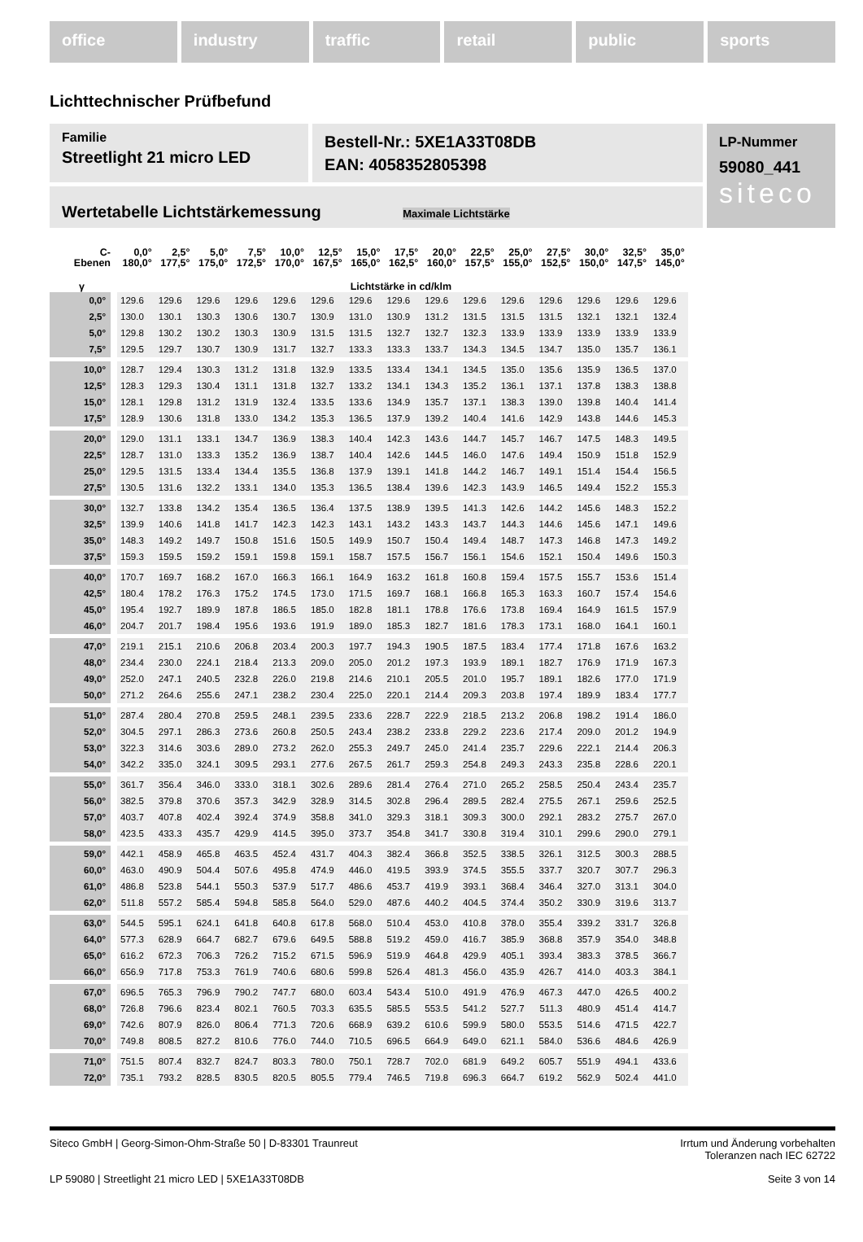office industry traffic retail public sports
Lichttechnischer Prüfbefund
Familie
Streetlight 21 micro LED
Bestell-Nr.: 5XE1A33T08DB
EAN: 4058352805398
LP-Nummer
59080_441
siteco
Wertetabelle Lichtstärkemessung Maximale Lichtstärke
| C- Ebenen | 0,0° 180,0° | 2,5° 177,5° | 5,0° 175,0° | 7,5° 172,5° | 10,0° 170,0° | 12,5° 167,5° | 15,0° 165,0° | 17,5° 162,5° | 20,0° 160,0° | 22,5° 157,5° | 25,0° 155,0° | 27,5° 152,5° | 30,0° 150,0° | 32,5° 147,5° | 35,0° 145,0° |
| --- | --- | --- | --- | --- | --- | --- | --- | --- | --- | --- | --- | --- | --- | --- | --- |
| γ | Lichtstärke in cd/klm | | | | | | | | | | | | | | |
| 0,0° | 129.6 | 129.6 | 129.6 | 129.6 | 129.6 | 129.6 | 129.6 | 129.6 | 129.6 | 129.6 | 129.6 | 129.6 | 129.6 | 129.6 | 129.6 |
| 2,5° | 130.0 | 130.1 | 130.3 | 130.6 | 130.7 | 130.9 | 131.0 | 130.9 | 131.2 | 131.5 | 131.5 | 131.5 | 132.1 | 132.1 | 132.4 |
| 5,0° | 129.8 | 130.2 | 130.2 | 130.3 | 130.9 | 131.5 | 131.5 | 132.7 | 132.7 | 132.3 | 133.9 | 133.9 | 133.9 | 133.9 | 133.9 |
| 7,5° | 129.5 | 129.7 | 130.7 | 130.9 | 131.7 | 132.7 | 133.3 | 133.3 | 133.7 | 134.3 | 134.5 | 134.7 | 135.0 | 135.7 | 136.1 |
| 10,0° | 128.7 | 129.4 | 130.3 | 131.2 | 131.8 | 132.9 | 133.5 | 133.4 | 134.1 | 134.5 | 135.0 | 135.6 | 135.9 | 136.5 | 137.0 |
| 12,5° | 128.3 | 129.3 | 130.4 | 131.1 | 131.8 | 132.7 | 133.2 | 134.1 | 134.3 | 135.2 | 136.1 | 137.1 | 137.8 | 138.3 | 138.8 |
| 15,0° | 128.1 | 129.8 | 131.2 | 131.9 | 132.4 | 133.5 | 133.6 | 134.9 | 135.7 | 137.1 | 138.3 | 139.0 | 139.8 | 140.4 | 141.4 |
| 17,5° | 128.9 | 130.6 | 131.8 | 133.0 | 134.2 | 135.3 | 136.5 | 137.9 | 139.2 | 140.4 | 141.6 | 142.9 | 143.8 | 144.6 | 145.3 |
| 20,0° | 129.0 | 131.1 | 133.1 | 134.7 | 136.9 | 138.3 | 140.4 | 142.3 | 143.6 | 144.7 | 145.7 | 146.7 | 147.5 | 148.3 | 149.5 |
| 22,5° | 128.7 | 131.0 | 133.3 | 135.2 | 136.9 | 138.7 | 140.4 | 142.6 | 144.5 | 146.0 | 147.6 | 149.4 | 150.9 | 151.8 | 152.9 |
| 25,0° | 129.5 | 131.5 | 133.4 | 134.4 | 135.5 | 136.8 | 137.9 | 139.1 | 141.8 | 144.2 | 146.7 | 149.1 | 151.4 | 154.4 | 156.5 |
| 27,5° | 130.5 | 131.6 | 132.2 | 133.1 | 134.0 | 135.3 | 136.5 | 138.4 | 139.6 | 142.3 | 143.9 | 146.5 | 149.4 | 152.2 | 155.3 |
| 30,0° | 132.7 | 133.8 | 134.2 | 135.4 | 136.5 | 136.4 | 137.5 | 138.9 | 139.5 | 141.3 | 142.6 | 144.2 | 145.6 | 148.3 | 152.2 |
| 32,5° | 139.9 | 140.6 | 141.8 | 141.7 | 142.3 | 142.3 | 143.1 | 143.2 | 143.3 | 143.7 | 144.3 | 144.6 | 145.6 | 147.1 | 149.6 |
| 35,0° | 148.3 | 149.2 | 149.7 | 150.8 | 151.6 | 150.5 | 149.9 | 150.7 | 150.4 | 149.4 | 148.7 | 147.3 | 146.8 | 147.3 | 149.2 |
| 37,5° | 159.3 | 159.5 | 159.2 | 159.1 | 159.8 | 159.1 | 158.7 | 157.5 | 156.7 | 156.1 | 154.6 | 152.1 | 150.4 | 149.6 | 150.3 |
| 40,0° | 170.7 | 169.7 | 168.2 | 167.0 | 166.3 | 166.1 | 164.9 | 163.2 | 161.8 | 160.8 | 159.4 | 157.5 | 155.7 | 153.6 | 151.4 |
| 42,5° | 180.4 | 178.2 | 176.3 | 175.2 | 174.5 | 173.0 | 171.5 | 169.7 | 168.1 | 166.8 | 165.3 | 163.3 | 160.7 | 157.4 | 154.6 |
| 45,0° | 195.4 | 192.7 | 189.9 | 187.8 | 186.5 | 185.0 | 182.8 | 181.1 | 178.8 | 176.6 | 173.8 | 169.4 | 164.9 | 161.5 | 157.9 |
| 46,0° | 204.7 | 201.7 | 198.4 | 195.6 | 193.6 | 191.9 | 189.0 | 185.3 | 182.7 | 181.6 | 178.3 | 173.1 | 168.0 | 164.1 | 160.1 |
| 47,0° | 219.1 | 215.1 | 210.6 | 206.8 | 203.4 | 200.3 | 197.7 | 194.3 | 190.5 | 187.5 | 183.4 | 177.4 | 171.8 | 167.6 | 163.2 |
| 48,0° | 234.4 | 230.0 | 224.1 | 218.4 | 213.3 | 209.0 | 205.0 | 201.2 | 197.3 | 193.9 | 189.1 | 182.7 | 176.9 | 171.9 | 167.3 |
| 49,0° | 252.0 | 247.1 | 240.5 | 232.8 | 226.0 | 219.8 | 214.6 | 210.1 | 205.5 | 201.0 | 195.7 | 189.1 | 182.6 | 177.0 | 171.9 |
| 50,0° | 271.2 | 264.6 | 255.6 | 247.1 | 238.2 | 230.4 | 225.0 | 220.1 | 214.4 | 209.3 | 203.8 | 197.4 | 189.9 | 183.4 | 177.7 |
| 51,0° | 287.4 | 280.4 | 270.8 | 259.5 | 248.1 | 239.5 | 233.6 | 228.7 | 222.9 | 218.5 | 213.2 | 206.8 | 198.2 | 191.4 | 186.0 |
| 52,0° | 304.5 | 297.1 | 286.3 | 273.6 | 260.8 | 250.5 | 243.4 | 238.2 | 233.8 | 229.2 | 223.6 | 217.4 | 209.0 | 201.2 | 194.9 |
| 53,0° | 322.3 | 314.6 | 303.6 | 289.0 | 273.2 | 262.0 | 255.3 | 249.7 | 245.0 | 241.4 | 235.7 | 229.6 | 222.1 | 214.4 | 206.3 |
| 54,0° | 342.2 | 335.0 | 324.1 | 309.5 | 293.1 | 277.6 | 267.5 | 261.7 | 259.3 | 254.8 | 249.3 | 243.3 | 235.8 | 228.6 | 220.1 |
| 55,0° | 361.7 | 356.4 | 346.0 | 333.0 | 318.1 | 302.6 | 289.6 | 281.4 | 276.4 | 271.0 | 265.2 | 258.5 | 250.4 | 243.4 | 235.7 |
| 56,0° | 382.5 | 379.8 | 370.6 | 357.3 | 342.9 | 328.9 | 314.5 | 302.8 | 296.4 | 289.5 | 282.4 | 275.5 | 267.1 | 259.6 | 252.5 |
| 57,0° | 403.7 | 407.8 | 402.4 | 392.4 | 374.9 | 358.8 | 341.0 | 329.3 | 318.1 | 309.3 | 300.0 | 292.1 | 283.2 | 275.7 | 267.0 |
| 58,0° | 423.5 | 433.3 | 435.7 | 429.9 | 414.5 | 395.0 | 373.7 | 354.8 | 341.7 | 330.8 | 319.4 | 310.1 | 299.6 | 290.0 | 279.1 |
| 59,0° | 442.1 | 458.9 | 465.8 | 463.5 | 452.4 | 431.7 | 404.3 | 382.4 | 366.8 | 352.5 | 338.5 | 326.1 | 312.5 | 300.3 | 288.5 |
| 60,0° | 463.0 | 490.9 | 504.4 | 507.6 | 495.8 | 474.9 | 446.0 | 419.5 | 393.9 | 374.5 | 355.5 | 337.7 | 320.7 | 307.7 | 296.3 |
| 61,0° | 486.8 | 523.8 | 544.1 | 550.3 | 537.9 | 517.7 | 486.6 | 453.7 | 419.9 | 393.1 | 368.4 | 346.4 | 327.0 | 313.1 | 304.0 |
| 62,0° | 511.8 | 557.2 | 585.4 | 594.8 | 585.8 | 564.0 | 529.0 | 487.6 | 440.2 | 404.5 | 374.4 | 350.2 | 330.9 | 319.6 | 313.7 |
| 63,0° | 544.5 | 595.1 | 624.1 | 641.8 | 640.8 | 617.8 | 568.0 | 510.4 | 453.0 | 410.8 | 378.0 | 355.4 | 339.2 | 331.7 | 326.8 |
| 64,0° | 577.3 | 628.9 | 664.7 | 682.7 | 679.6 | 649.5 | 588.8 | 519.2 | 459.0 | 416.7 | 385.9 | 368.8 | 357.9 | 354.0 | 348.8 |
| 65,0° | 616.2 | 672.3 | 706.3 | 726.2 | 715.2 | 671.5 | 596.9 | 519.9 | 464.8 | 429.9 | 405.1 | 393.4 | 383.3 | 378.5 | 366.7 |
| 66,0° | 656.9 | 717.8 | 753.3 | 761.9 | 740.6 | 680.6 | 599.8 | 526.4 | 481.3 | 456.0 | 435.9 | 426.7 | 414.0 | 403.3 | 384.1 |
| 67,0° | 696.5 | 765.3 | 796.9 | 790.2 | 747.7 | 680.0 | 603.4 | 543.4 | 510.0 | 491.9 | 476.9 | 467.3 | 447.0 | 426.5 | 400.2 |
| 68,0° | 726.8 | 796.6 | 823.4 | 802.1 | 760.5 | 703.3 | 635.5 | 585.5 | 553.5 | 541.2 | 527.7 | 511.3 | 480.9 | 451.4 | 414.7 |
| 69,0° | 742.6 | 807.9 | 826.0 | 806.4 | 771.3 | 720.6 | 668.9 | 639.2 | 610.6 | 599.9 | 580.0 | 553.5 | 514.6 | 471.5 | 422.7 |
| 70,0° | 749.8 | 808.5 | 827.2 | 810.6 | 776.0 | 744.0 | 710.5 | 696.5 | 664.9 | 649.0 | 621.1 | 584.0 | 536.6 | 484.6 | 426.9 |
| 71,0° | 751.5 | 807.4 | 832.7 | 824.7 | 803.3 | 780.0 | 750.1 | 728.7 | 702.0 | 681.9 | 649.2 | 605.7 | 551.9 | 494.1 | 433.6 |
| 72,0° | 735.1 | 793.2 | 828.5 | 830.5 | 820.5 | 805.5 | 779.4 | 746.5 | 719.8 | 696.3 | 664.7 | 619.2 | 562.9 | 502.4 | 441.0 |
Siteco GmbH | Georg-Simon-Ohm-Straße 50 | D-83301 Traunreut
Irrtum und Änderung vorbehalten
Toleranzen nach IEC 62722
LP 59080 | Streetlight 21 micro LED | 5XE1A33T08DB
Seite 3 von 14